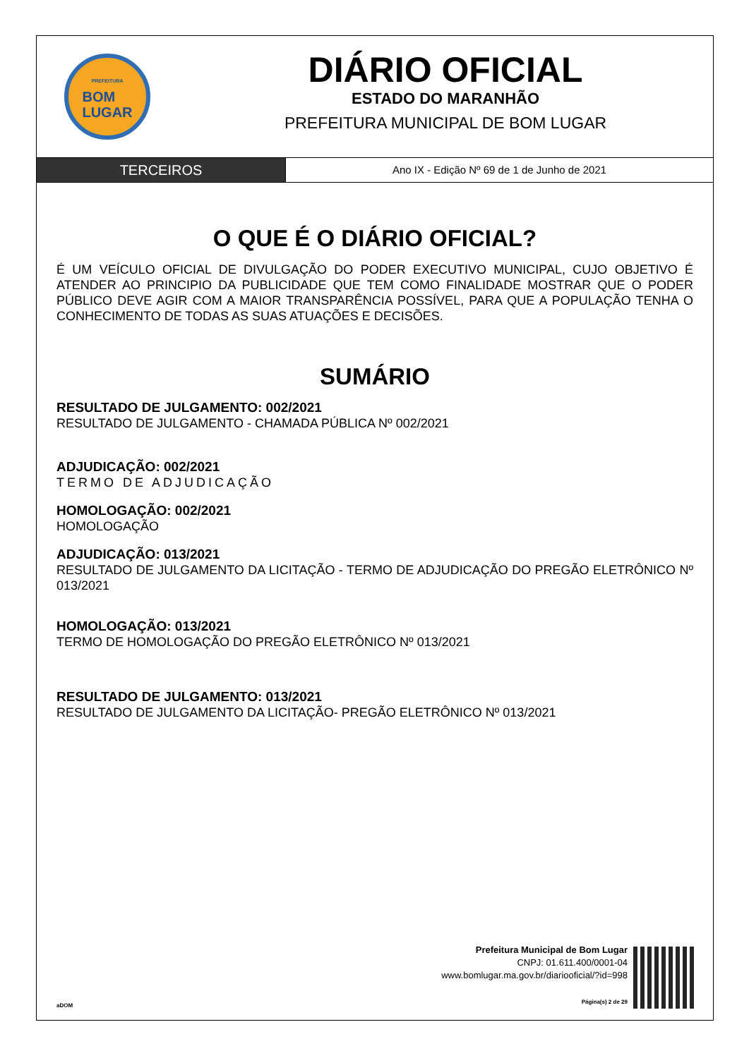PREFEITURA
BOM
LUGAR
DIÁRIO OFICIAL
ESTADO DO MARANHÃO
PREFEITURA MUNICIPAL DE BOM LUGAR
TERCEIROS
Ano IX - Edição Nº 69 de 1 de Junho de 2021
O QUE É O DIÁRIO OFICIAL?
É UM VEÍCULO OFICIAL DE DIVULGAÇÃO DO PODER EXECUTIVO MUNICIPAL, CUJO OBJETIVO É ATENDER AO PRINCIPIO DA PUBLICIDADE QUE TEM COMO FINALIDADE MOSTRAR QUE O PODER PÚBLICO DEVE AGIR COM A MAIOR TRANSPARÊNCIA POSSÍVEL, PARA QUE A POPULAÇÃO TENHA O CONHECIMENTO DE TODAS AS SUAS ATUAÇÕES E DECISÕES.
SUMÁRIO
RESULTADO DE JULGAMENTO: 002/2021
RESULTADO DE JULGAMENTO - CHAMADA PÚBLICA Nº 002/2021
ADJUDICAÇÃO: 002/2021
TERMO DE ADJUDICAÇÃO
HOMOLOGAÇÃO: 002/2021
HOMOLOGAÇÃO
ADJUDICAÇÃO: 013/2021
RESULTADO DE JULGAMENTO DA LICITAÇÃO - TERMO DE ADJUDICAÇÃO DO PREGÃO ELETRÔNICO Nº 013/2021
HOMOLOGAÇÃO: 013/2021
TERMO DE HOMOLOGAÇÃO DO PREGÃO ELETRÔNICO Nº 013/2021
RESULTADO DE JULGAMENTO: 013/2021
RESULTADO DE JULGAMENTO DA LICITAÇÃO- PREGÃO ELETRÔNICO Nº 013/2021
aDOM
Prefeitura Municipal de Bom Lugar
CNPJ: 01.611.400/0001-04
www.bomlugar.ma.gov.br/diariooficial/?id=998
Página(s) 2 de 29